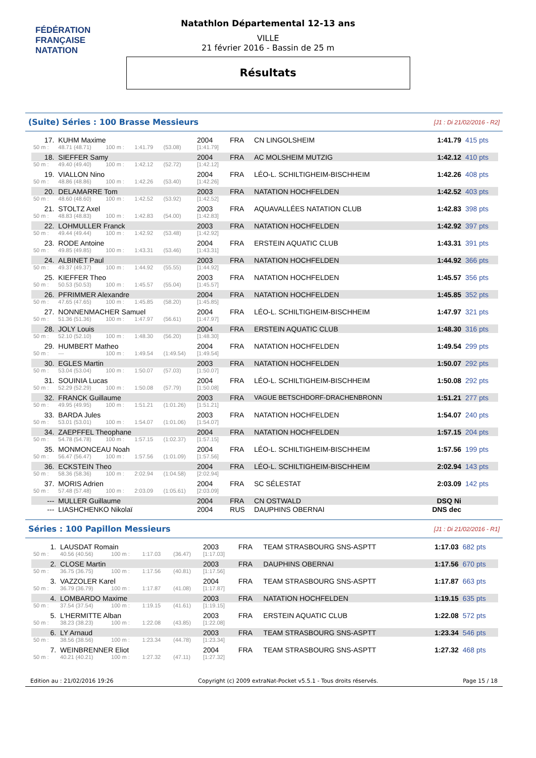FÉDÉRATION FRANÇAISE
NATATION
Natathlon Départemental 12-13 ans
VILLE
21 février 2016 - Bassin de 25 m
Résultats
(Suite) Séries : 100 Brasse Messieurs [J1 : Di 21/02/2016 - R2]
| 17. | KUHM Maxime | | | | 2004 | FRA | CN LINGOLSHEIM | 1:41.79 | 415 pts |
| 50 m : | 48.71 (48.71) | 100 m : | 1:41.79 | (53.08) | [1:41.79] | | | | |
| 18. | SIEFFER Samy | | | | 2004 | FRA | AC MOLSHEIM MUTZIG | 1:42.12 | 410 pts |
| 50 m : | 49.40 (49.40) | 100 m : | 1:42.12 | (52.72) | [1:42.12] | | | | |
| 19. | VIALLON Nino | | | | 2004 | FRA | LÉO-L. SCHILTIGHEIM-BISCHHEIM | 1:42.26 | 408 pts |
| 50 m : | 48.86 (48.86) | 100 m : | 1:42.26 | (53.40) | [1:42.26] | | | | |
| 20. | DELAMARRE Tom | | | | 2003 | FRA | NATATION HOCHFELDEN | 1:42.52 | 403 pts |
| 50 m : | 48.60 (48.60) | 100 m : | 1:42.52 | (53.92) | [1:42.52] | | | | |
| 21. | STOLTZ Axel | | | | 2003 | FRA | AQUAVALLÉES NATATION CLUB | 1:42.83 | 398 pts |
| 50 m : | 48.83 (48.83) | 100 m : | 1:42.83 | (54.00) | [1:42.83] | | | | |
| 22. | LOHMULLER Franck | | | | 2003 | FRA | NATATION HOCHFELDEN | 1:42.92 | 397 pts |
| 50 m : | 49.44 (49.44) | 100 m : | 1:42.92 | (53.48) | [1:42.92] | | | | |
| 23. | RODE Antoine | | | | 2004 | FRA | ERSTEIN AQUATIC CLUB | 1:43.31 | 391 pts |
| 50 m : | 49.85 (49.85) | 100 m : | 1:43.31 | (53.46) | [1:43.31] | | | | |
| 24. | ALBINET Paul | | | | 2003 | FRA | NATATION HOCHFELDEN | 1:44.92 | 366 pts |
| 50 m : | 49.37 (49.37) | 100 m : | 1:44.92 | (55.55) | [1:44.92] | | | | |
| 25. | KIEFFER Theo | | | | 2003 | FRA | NATATION HOCHFELDEN | 1:45.57 | 356 pts |
| 50 m : | 50.53 (50.53) | 100 m : | 1:45.57 | (55.04) | [1:45.57] | | | | |
| 26. | PFRIMMER Alexandre | | | | 2004 | FRA | NATATION HOCHFELDEN | 1:45.85 | 352 pts |
| 50 m : | 47.65 (47.65) | 100 m : | 1:45.85 | (58.20) | [1:45.85] | | | | |
| 27. | NONNENMACHER Samuel | | | | 2004 | FRA | LÉO-L. SCHILTIGHEIM-BISCHHEIM | 1:47.97 | 321 pts |
| 50 m : | 51.36 (51.36) | 100 m : | 1:47.97 | (56.61) | [1:47.97] | | | | |
| 28. | JOLY Louis | | | | 2004 | FRA | ERSTEIN AQUATIC CLUB | 1:48.30 | 316 pts |
| 50 m : | 52.10 (52.10) | 100 m : | 1:48.30 | (56.20) | [1:48.30] | | | | |
| 29. | HUMBERT Matheo | | | | 2004 | FRA | NATATION HOCHFELDEN | 1:49.54 | 299 pts |
| 50 m : | --- | 100 m : | 1:49.54 | (1:49.54) | [1:49.54] | | | | |
| 30. | EGLES Martin | | | | 2003 | FRA | NATATION HOCHFELDEN | 1:50.07 | 292 pts |
| 50 m : | 53.04 (53.04) | 100 m : | 1:50.07 | (57.03) | [1:50.07] | | | | |
| 31. | SOUINIA Lucas | | | | 2004 | FRA | LÉO-L. SCHILTIGHEIM-BISCHHEIM | 1:50.08 | 292 pts |
| 50 m : | 52.29 (52.29) | 100 m : | 1:50.08 | (57.79) | [1:50.08] | | | | |
| 32. | FRANCK Guillaume | | | | 2003 | FRA | VAGUE BETSCHDORF-DRACHENBRONN | 1:51.21 | 277 pts |
| 50 m : | 49.95 (49.95) | 100 m : | 1:51.21 | (1:01.26) | [1:51.21] | | | | |
| 33. | BARDA Jules | | | | 2003 | FRA | NATATION HOCHFELDEN | 1:54.07 | 240 pts |
| 50 m : | 53.01 (53.01) | 100 m : | 1:54.07 | (1:01.06) | [1:54.07] | | | | |
| 34. | ZAEPFFEL Theophane | | | | 2004 | FRA | NATATION HOCHFELDEN | 1:57.15 | 204 pts |
| 50 m : | 54.78 (54.78) | 100 m : | 1:57.15 | (1:02.37) | [1:57.15] | | | | |
| 35. | MONMONCEAU Noah | | | | 2004 | FRA | LÉO-L. SCHILTIGHEIM-BISCHHEIM | 1:57.56 | 199 pts |
| 50 m : | 56.47 (56.47) | 100 m : | 1:57.56 | (1:01.09) | [1:57.56] | | | | |
| 36. | ECKSTEIN Theo | | | | 2004 | FRA | LÉO-L. SCHILTIGHEIM-BISCHHEIM | 2:02.94 | 143 pts |
| 50 m : | 58.36 (58.36) | 100 m : | 2:02.94 | (1:04.58) | [2:02.94] | | | | |
| 37. | MORIS Adrien | | | | 2004 | FRA | SC SÉLESTAT | 2:03.09 | 142 pts |
| 50 m : | 57.48 (57.48) | 100 m : | 2:03.09 | (1:05.61) | [2:03.09] | | | | |
| --- | MULLER Guillaume | | | | 2004 | FRA | CN OSTWALD | DSQ Ni | |
| --- | LIASHCHENKO Nikolaï | | | | 2004 | RUS | DAUPHINS OBERNAI | DNS dec | |
Séries : 100 Papillon Messieurs [J1 : Di 21/02/2016 - R1]
| 1. | LAUSDAT Romain | | | | 2003 | FRA | TEAM STRASBOURG SNS-ASPTT | 1:17.03 | 682 pts |
| 50 m : | 40.56 (40.56) | 100 m : | 1:17.03 | (36.47) | [1:17.03] | | | | |
| 2. | CLOSE Martin | | | | 2003 | FRA | DAUPHINS OBERNAI | 1:17.56 | 670 pts |
| 50 m : | 36.75 (36.75) | 100 m : | 1:17.56 | (40.81) | [1:17.56] | | | | |
| 3. | VAZZOLER Karel | | | | 2004 | FRA | TEAM STRASBOURG SNS-ASPTT | 1:17.87 | 663 pts |
| 50 m : | 36.79 (36.79) | 100 m : | 1:17.87 | (41.08) | [1:17.87] | | | | |
| 4. | LOMBARDO Maxime | | | | 2003 | FRA | NATATION HOCHFELDEN | 1:19.15 | 635 pts |
| 50 m : | 37.54 (37.54) | 100 m : | 1:19.15 | (41.61) | [1:19.15] | | | | |
| 5. | L'HERMITTE Alban | | | | 2003 | FRA | ERSTEIN AQUATIC CLUB | 1:22.08 | 572 pts |
| 50 m : | 38.23 (38.23) | 100 m : | 1:22.08 | (43.85) | [1:22.08] | | | | |
| 6. | LY Arnaud | | | | 2003 | FRA | TEAM STRASBOURG SNS-ASPTT | 1:23.34 | 546 pts |
| 50 m : | 38.56 (38.56) | 100 m : | 1:23.34 | (44.78) | [1:23.34] | | | | |
| 7. | WEINBRENNER Eliot | | | | 2004 | FRA | TEAM STRASBOURG SNS-ASPTT | 1:27.32 | 468 pts |
| 50 m : | 40.21 (40.21) | 100 m : | 1:27.32 | (47.11) | [1:27.32] | | | | |
Edition au : 21/02/2016 19:26 Copyright (c) 2009 extraNat-Pocket v5.5.1 - Tous droits réservés. Page 15 / 18